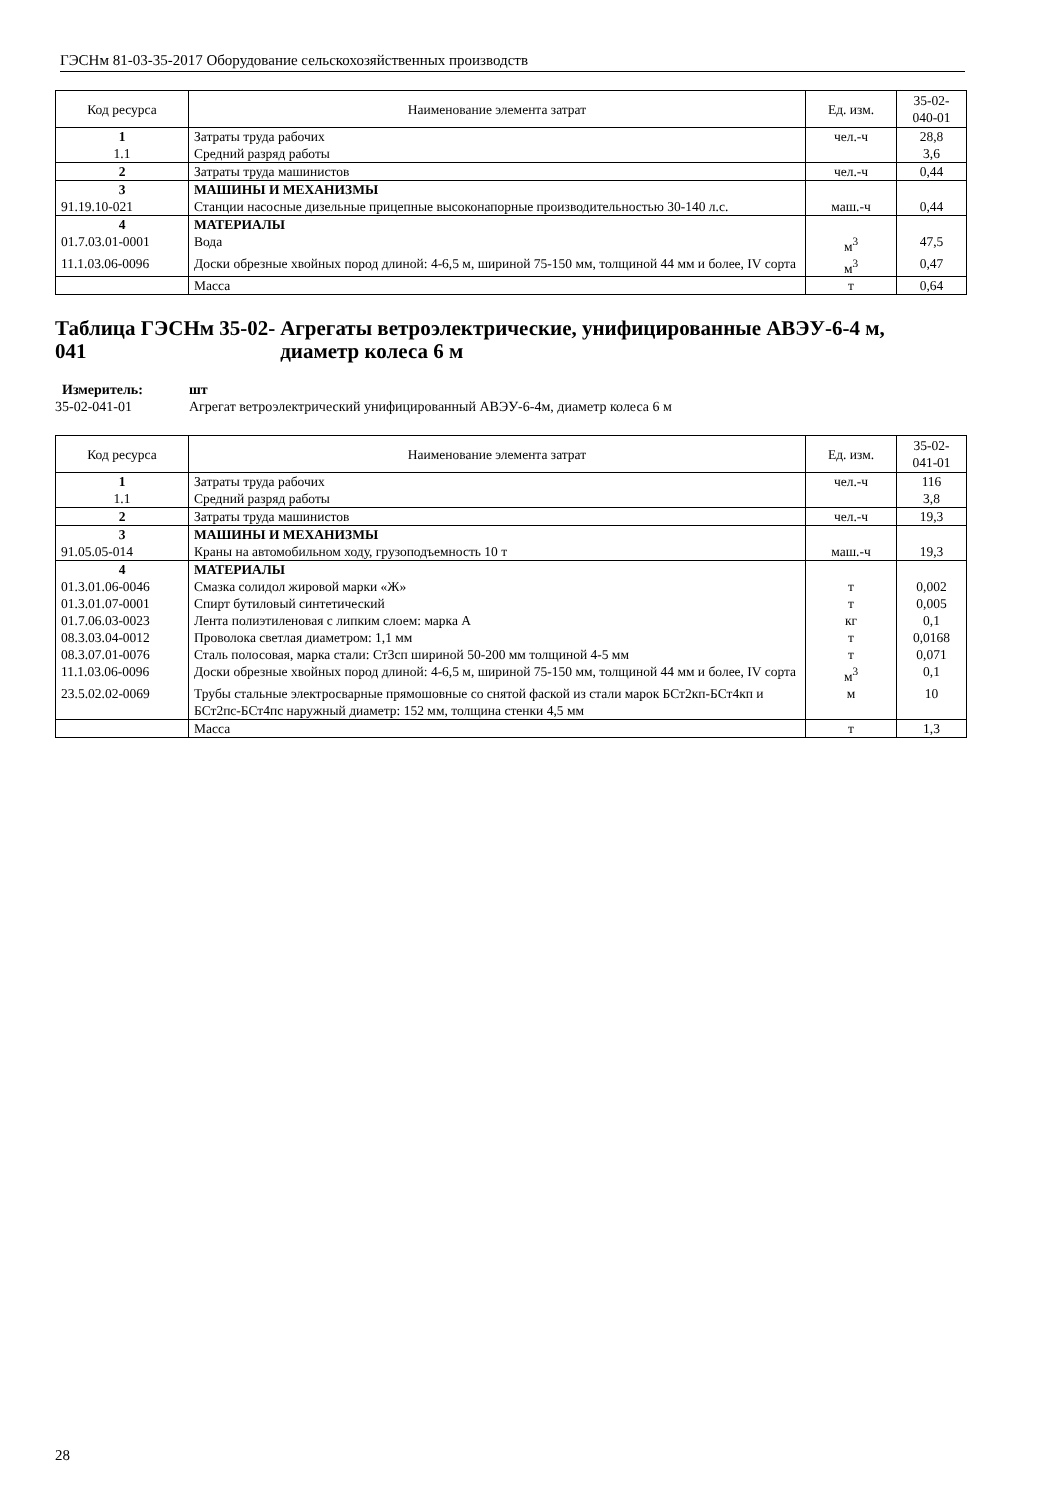ГЭСНм 81-03-35-2017 Оборудование сельскохозяйственных производств
| Код ресурса | Наименование элемента затрат | Ед. изм. | 35-02-040-01 |
| --- | --- | --- | --- |
| 1 | Затраты труда рабочих | чел.-ч | 28,8 |
| 1.1 | Средний разряд работы | | 3,6 |
| 2 | Затраты труда машинистов | чел.-ч | 0,44 |
| 3 | МАШИНЫ И МЕХАНИЗМЫ | | |
| 91.19.10-021 | Станции насосные дизельные прицепные высоконапорные производительностью 30-140 л.с. | маш.-ч | 0,44 |
| 4 | МАТЕРИАЛЫ | | |
| 01.7.03.01-0001 | Вода | м<sup>3</sup> | 47,5 |
| 11.1.03.06-0096 | Доски обрезные хвойных пород длиной: 4-6,5 м, шириной 75-150 мм, толщиной 44 мм и более, IV сорта | м<sup>3</sup> | 0,47 |
| | Масса | т | 0,64 |
Таблица ГЭСНм 35-02-041 Агрегаты ветроэлектрические, унифицированные АВЭУ-6-4 м, диаметр колеса 6 м
Измеритель: шт
35-02-041-01 Агрегат ветроэлектрический унифицированный АВЭУ-6-4м, диаметр колеса 6 м
| Код ресурса | Наименование элемента затрат | Ед. изм. | 35-02-041-01 |
| --- | --- | --- | --- |
| 1 | Затраты труда рабочих | чел.-ч | 116 |
| 1.1 | Средний разряд работы | | 3,8 |
| 2 | Затраты труда машинистов | чел.-ч | 19,3 |
| 3 | МАШИНЫ И МЕХАНИЗМЫ | | |
| 91.05.05-014 | Краны на автомобильном ходу, грузоподъемность 10 т | маш.-ч | 19,3 |
| 4 | МАТЕРИАЛЫ | | |
| 01.3.01.06-0046 | Смазка солидол жировой марки «Ж» | т | 0,002 |
| 01.3.01.07-0001 | Спирт бутиловый синтетический | т | 0,005 |
| 01.7.06.03-0023 | Лента полиэтиленовая с липким слоем: марка А | кг | 0,1 |
| 08.3.03.04-0012 | Проволока светлая диаметром: 1,1 мм | т | 0,0168 |
| 08.3.07.01-0076 | Сталь полосовая, марка стали: Ст3сп шириной 50-200 мм толщиной 4-5 мм | т | 0,071 |
| 11.1.03.06-0096 | Доски обрезные хвойных пород длиной: 4-6,5 м, шириной 75-150 мм, толщиной 44 мм и более, IV сорта | м<sup>3</sup> | 0,1 |
| 23.5.02.02-0069 | Трубы стальные электросварные прямошовные со снятой фаской из стали марок БСт2кп-БСт4кп и БСт2пс-БСт4пс наружный диаметр: 152 мм, толщина стенки 4,5 мм | м | 10 |
| | Масса | т | 1,3 |
28